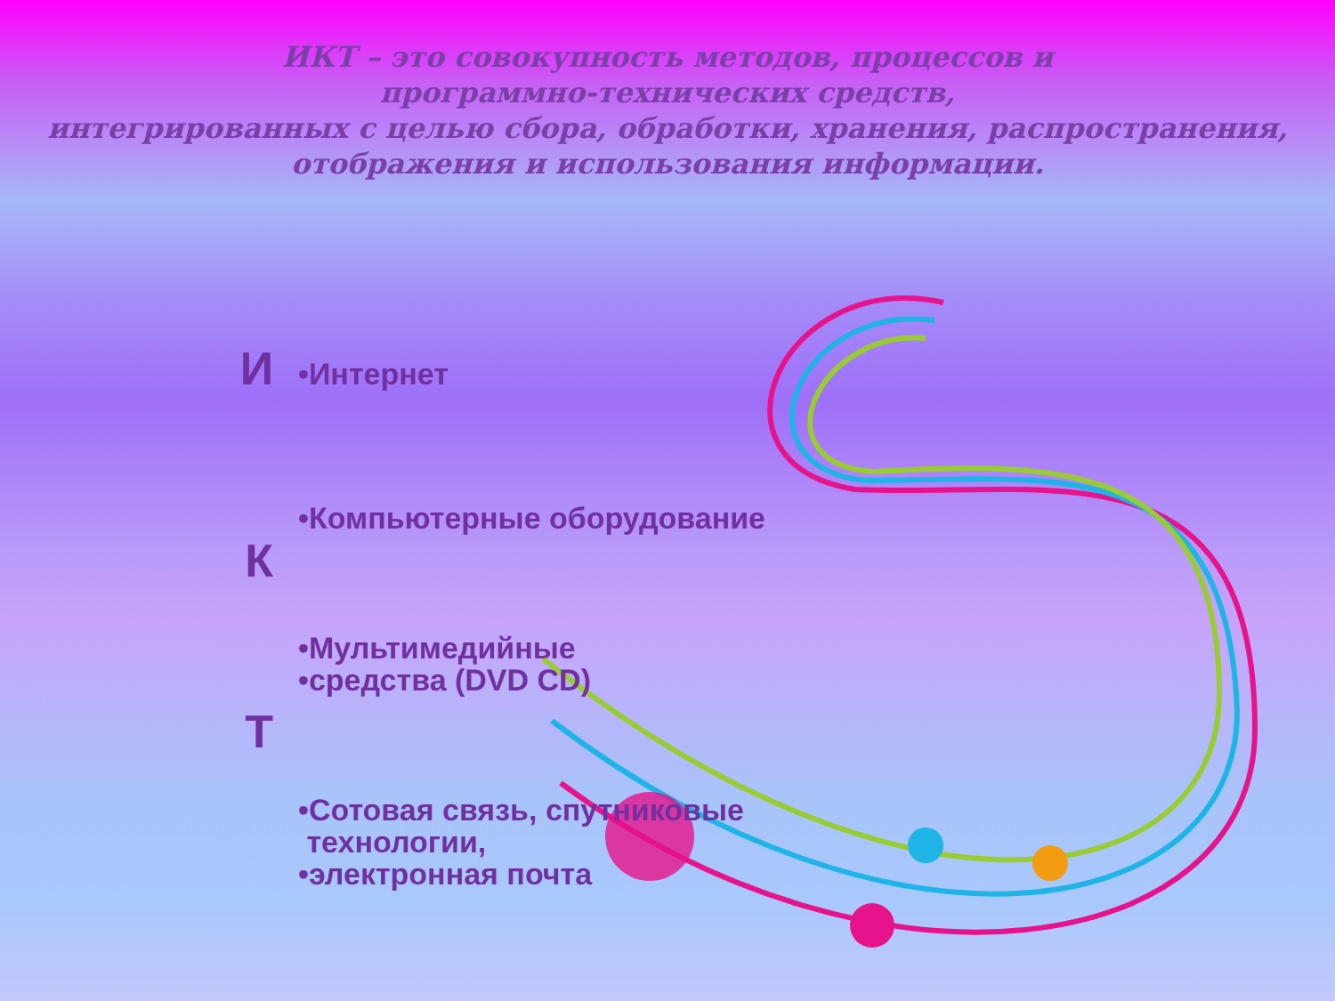ИКТ – это совокупность методов, процессов и
программно-технических средств,
интегрированных с целью сбора, обработки, хранения, распространения,
отображения и использования информации.
И
•Интернет
•Компьютерные оборудование
К
•Мультимедийные
•средства (DVD CD)
Т
•Сотовая связь, спутниковые
технологии,
•электронная почта